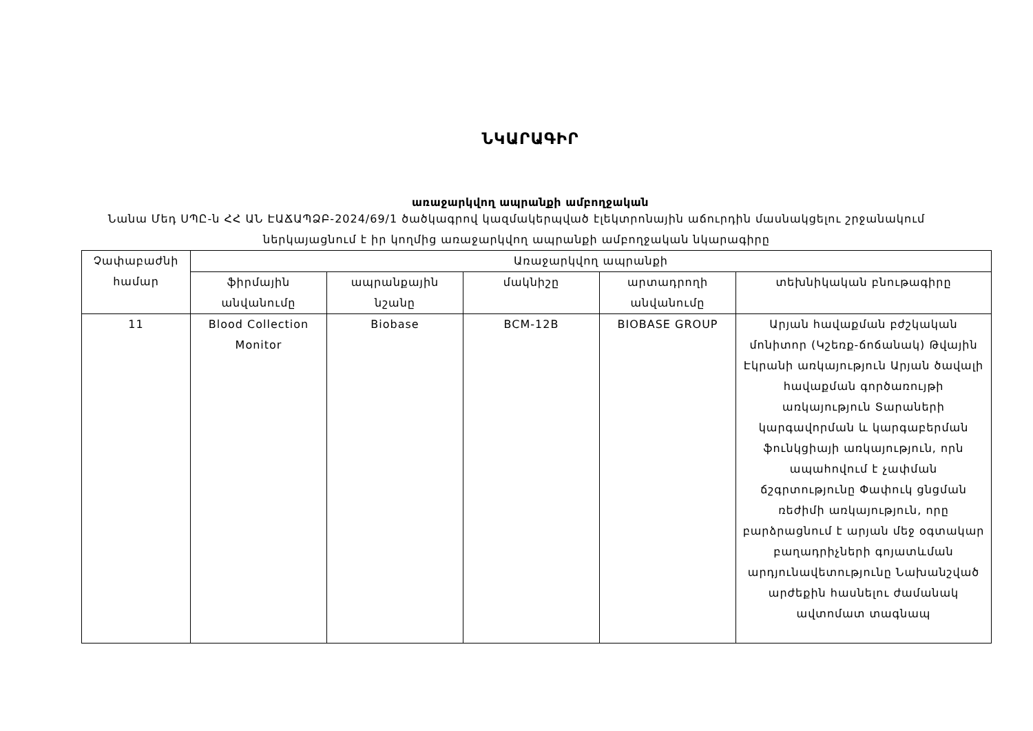ՆԿԱՐԱԳԻՐ
առաջարկվող ապրանքի ամբողջական
Նանա Մեդ ՍՊԸ-ն ՀՀ ԱՆ ԷԱՃԱՊՁԲ-2024/69/1 ծածկագրով կազմակերպված էլեկտրոնային աճուրդին մասնակցելու շրջանակում ներկայացնում է իր կողմից առաջարկվող ապրանքի ամբողջական նկարագիրը
| Չափաբաժնի համար | Առաջարկվող ապրանքի | | | | |
| --- | --- | --- | --- | --- | --- |
| | ֆիրմային անվանումը | ապրանքային նշանը | մակնիշը | արտադրողի անվանումը | տեխնիկական բնութագիրը |
| 11 | Blood Collection Monitor | Biobase | BCM-12B | BIOBASE GROUP | Արյան հավաքման բժշկական մոնիտոր (Կշեռք-ճոճանակ) Թվային Էկրանի առկայություն Արյան ծավալի հավաքման գործառույթի առկայություն Տարաների կարգավորման և կարգաբերման ֆունկցիայի առկայություն, որն ապահովում է չափման ճշգրտությունը Փափուկ ցնցման ռեժիմի առկայություն, որը բարձրացնում է արյան մեջ օգտակար բաղադրիչների գոյատևման արդյունավետությունը Նախանշված արժեքին հասնելու ժամանակ ավտոմատ տագնապ |